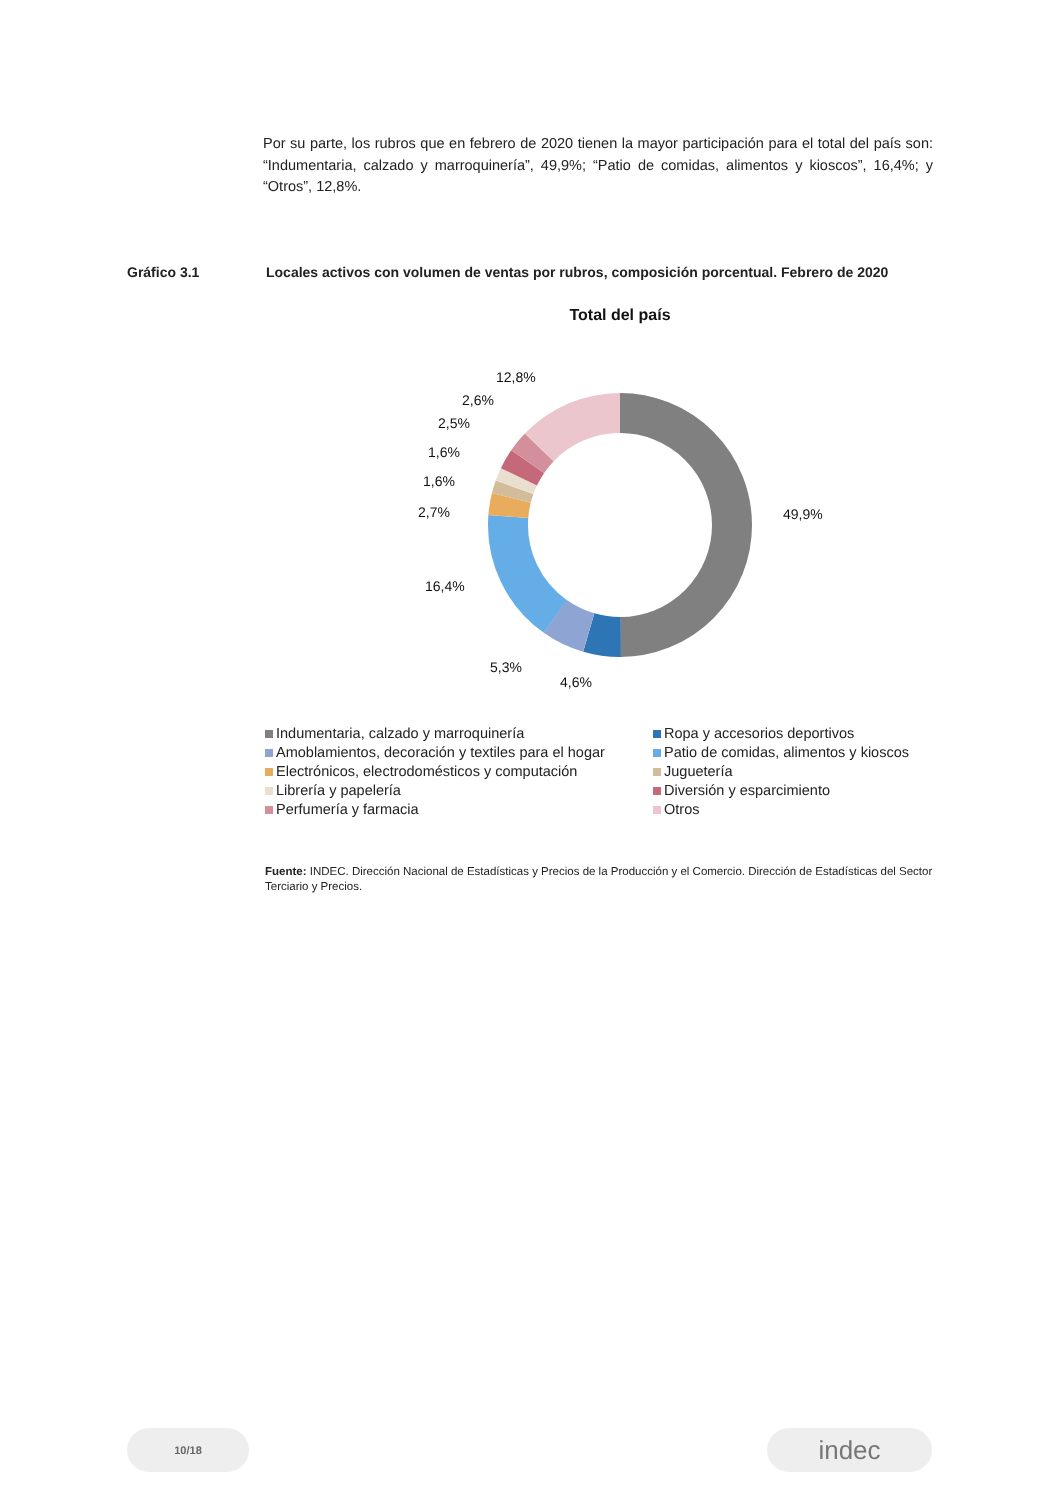Por su parte, los rubros que en febrero de 2020 tienen la mayor participación para el total del país son: “Indumentaria, calzado y marroquinería”, 49,9%; “Patio de comidas, alimentos y kioscos”, 16,4%; y “Otros”, 12,8%.
Gráfico 3.1 Locales activos con volumen de ventas por rubros, composición porcentual. Febrero de 2020
Total del país
49,9%
4,6%
5,3%
16,4%
2,7%
1,6%
1,6%
2,5%
2,6%
12,8%
Indumentaria, calzado y marroquinería Ropa y accesorios deportivos Amoblamientos, decoración y textiles para el hogar Patio de comidas, alimentos y kioscos Electrónicos, electrodomésticos y computación Juguetería Librería y papelería Diversión y esparcimiento Perfumería y farmacia Otros
Fuente: INDEC. Dirección Nacional de Estadísticas y Precios de la Producción y el Comercio. Dirección de Estadísticas del Sector Terciario y Precios.
10/18 indec